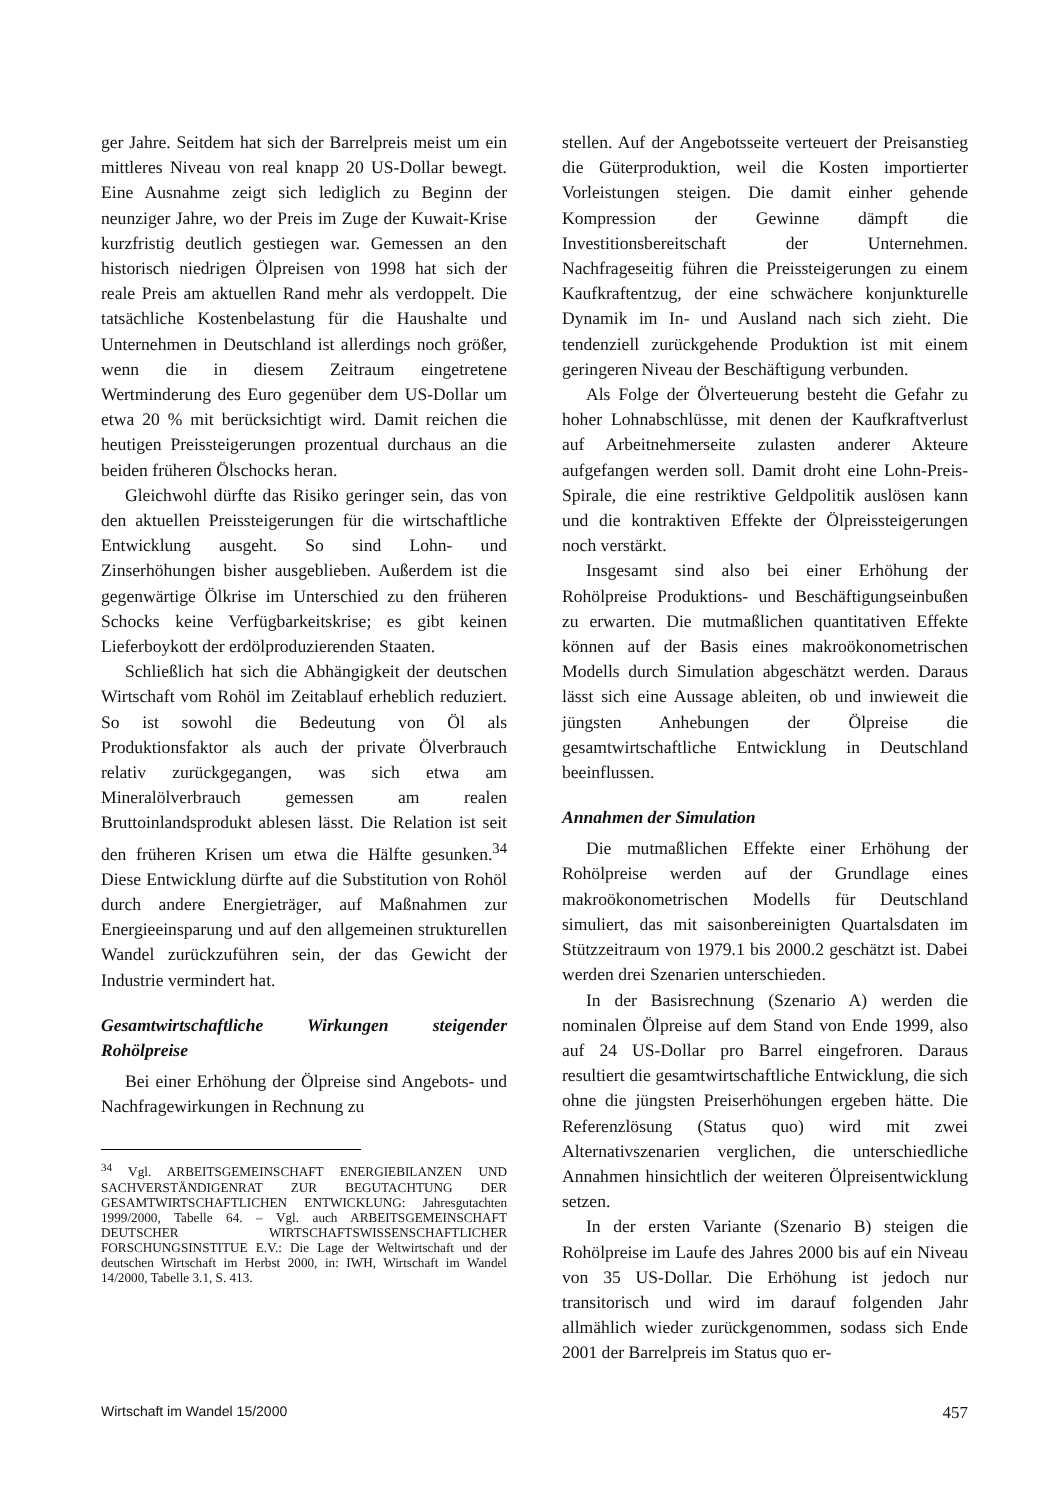ger Jahre. Seitdem hat sich der Barrelpreis meist um ein mittleres Niveau von real knapp 20 US-Dollar bewegt. Eine Ausnahme zeigt sich lediglich zu Beginn der neunziger Jahre, wo der Preis im Zuge der Kuwait-Krise kurzfristig deutlich gestiegen war. Gemessen an den historisch niedrigen Ölpreisen von 1998 hat sich der reale Preis am aktuellen Rand mehr als verdoppelt. Die tatsächliche Kostenbelastung für die Haushalte und Unternehmen in Deutschland ist allerdings noch größer, wenn die in diesem Zeitraum eingetretene Wertminderung des Euro gegenüber dem US-Dollar um etwa 20 % mit berücksichtigt wird. Damit reichen die heutigen Preissteigerungen prozentual durchaus an die beiden früheren Ölschocks heran.
Gleichwohl dürfte das Risiko geringer sein, das von den aktuellen Preissteigerungen für die wirtschaftliche Entwicklung ausgeht. So sind Lohn- und Zinserhöhungen bisher ausgeblieben. Außerdem ist die gegenwärtige Ölkrise im Unterschied zu den früheren Schocks keine Verfügbarkeitskrise; es gibt keinen Lieferboykott der erdölproduzierenden Staaten.
Schließlich hat sich die Abhängigkeit der deutschen Wirtschaft vom Rohöl im Zeitablauf erheblich reduziert. So ist sowohl die Bedeutung von Öl als Produktionsfaktor als auch der private Ölverbrauch relativ zurückgegangen, was sich etwa am Mineralölverbrauch gemessen am realen Bruttoinlandsprodukt ablesen lässt. Die Relation ist seit den früheren Krisen um etwa die Hälfte gesunken.<sup>34</sup> Diese Entwicklung dürfte auf die Substitution von Rohöl durch andere Energieträger, auf Maßnahmen zur Energieeinsparung und auf den allgemeinen strukturellen Wandel zurückzuführen sein, der das Gewicht der Industrie vermindert hat.
Gesamtwirtschaftliche Wirkungen steigender Rohölpreise
Bei einer Erhöhung der Ölpreise sind Angebots- und Nachfragewirkungen in Rechnung zu
<sup>34</sup> Vgl. ARBEITSGEMEINSCHAFT ENERGIEBILANZEN UND SACHVERSTÄNDIGENRAT ZUR BEGUTACHTUNG DER GESAMTWIRTSCHAFTLICHEN ENTWICKLUNG: Jahresgutachten 1999/2000, Tabelle 64. – Vgl. auch ARBEITSGEMEINSCHAFT DEUTSCHER WIRTSCHAFTSWISSENSCHAFTLICHER FORSCHUNGSINSTITUE E.V.: Die Lage der Weltwirtschaft und der deutschen Wirtschaft im Herbst 2000, in: IWH, Wirtschaft im Wandel 14/2000, Tabelle 3.1, S. 413.
stellen. Auf der Angebotsseite verteuert der Preisanstieg die Güterproduktion, weil die Kosten importierter Vorleistungen steigen. Die damit einher gehende Kompression der Gewinne dämpft die Investitionsbereitschaft der Unternehmen. Nachfrageseitig führen die Preissteigerungen zu einem Kaufkraftentzug, der eine schwächere konjunkturelle Dynamik im In- und Ausland nach sich zieht. Die tendenziell zurückgehende Produktion ist mit einem geringeren Niveau der Beschäftigung verbunden.
Als Folge der Ölverteuerung besteht die Gefahr zu hoher Lohnabschlüsse, mit denen der Kaufkraftverlust auf Arbeitnehmerseite zulasten anderer Akteure aufgefangen werden soll. Damit droht eine Lohn-Preis-Spirale, die eine restriktive Geldpolitik auslösen kann und die kontraktiven Effekte der Ölpreissteigerungen noch verstärkt.
Insgesamt sind also bei einer Erhöhung der Rohölpreise Produktions- und Beschäftigungseinbußen zu erwarten. Die mutmaßlichen quantitativen Effekte können auf der Basis eines makroökonometrischen Modells durch Simulation abgeschätzt werden. Daraus lässt sich eine Aussage ableiten, ob und inwieweit die jüngsten Anhebungen der Ölpreise die gesamtwirtschaftliche Entwicklung in Deutschland beeinflussen.
Annahmen der Simulation
Die mutmaßlichen Effekte einer Erhöhung der Rohölpreise werden auf der Grundlage eines makroökonometrischen Modells für Deutschland simuliert, das mit saisonbereinigten Quartalsdaten im Stützzeitraum von 1979.1 bis 2000.2 geschätzt ist. Dabei werden drei Szenarien unterschieden.
In der Basisrechnung (Szenario A) werden die nominalen Ölpreise auf dem Stand von Ende 1999, also auf 24 US-Dollar pro Barrel eingefroren. Daraus resultiert die gesamtwirtschaftliche Entwicklung, die sich ohne die jüngsten Preiserhöhungen ergeben hätte. Die Referenzlösung (Status quo) wird mit zwei Alternativszenarien verglichen, die unterschiedliche Annahmen hinsichtlich der weiteren Ölpreisentwicklung setzen.
In der ersten Variante (Szenario B) steigen die Rohölpreise im Laufe des Jahres 2000 bis auf ein Niveau von 35 US-Dollar. Die Erhöhung ist jedoch nur transitorisch und wird im darauf folgenden Jahr allmählich wieder zurückgenommen, sodass sich Ende 2001 der Barrelpreis im Status quo er-
Wirtschaft im Wandel 15/2000 457